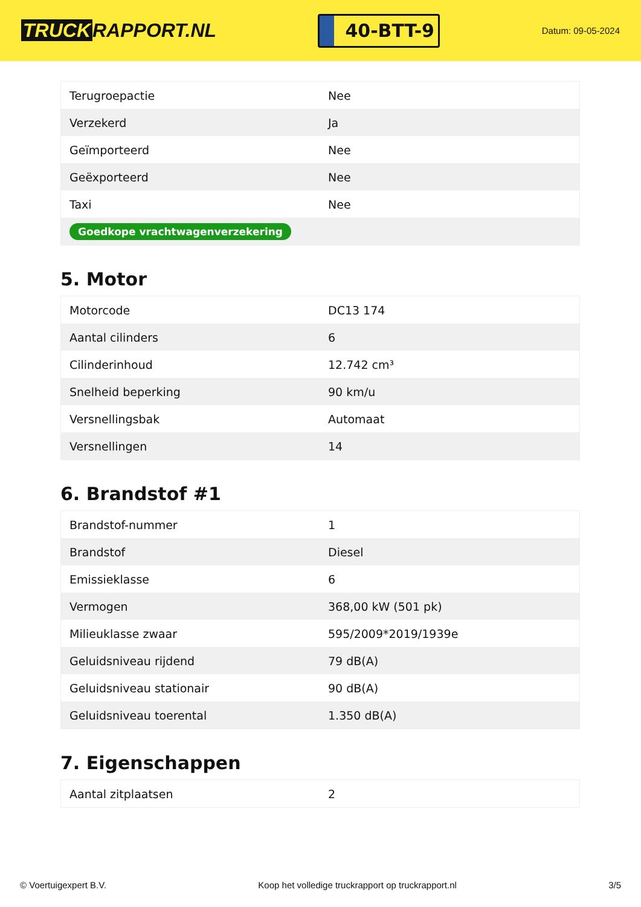TRUCK RAPPORT.NL
40-BTT-9
Datum: 09-05-2024
| Terugroepactie | Nee |
| Verzekerd | Ja |
| Geïmporteerd | Nee |
| Geëxporteerd | Nee |
| Taxi | Nee |
| Goedkope vrachtwagenverzekering | |
5. Motor
| Motorcode | DC13 174 |
| Aantal cilinders | 6 |
| Cilinderinhoud | 12.742 cm³ |
| Snelheid beperking | 90 km/u |
| Versnellingsbak | Automaat |
| Versnellingen | 14 |
6. Brandstof #1
| Brandstof-nummer | 1 |
| Brandstof | Diesel |
| Emissieklasse | 6 |
| Vermogen | 368,00 kW (501 pk) |
| Milieuklasse zwaar | 595/2009*2019/1939e |
| Geluidsniveau rijdend | 79 dB(A) |
| Geluidsniveau stationair | 90 dB(A) |
| Geluidsniveau toerental | 1.350 dB(A) |
7. Eigenschappen
| Aantal zitplaatsen | 2 |
© Voertuigexpert B.V. Koop het volledige truckrapport op truckrapport.nl 3/5